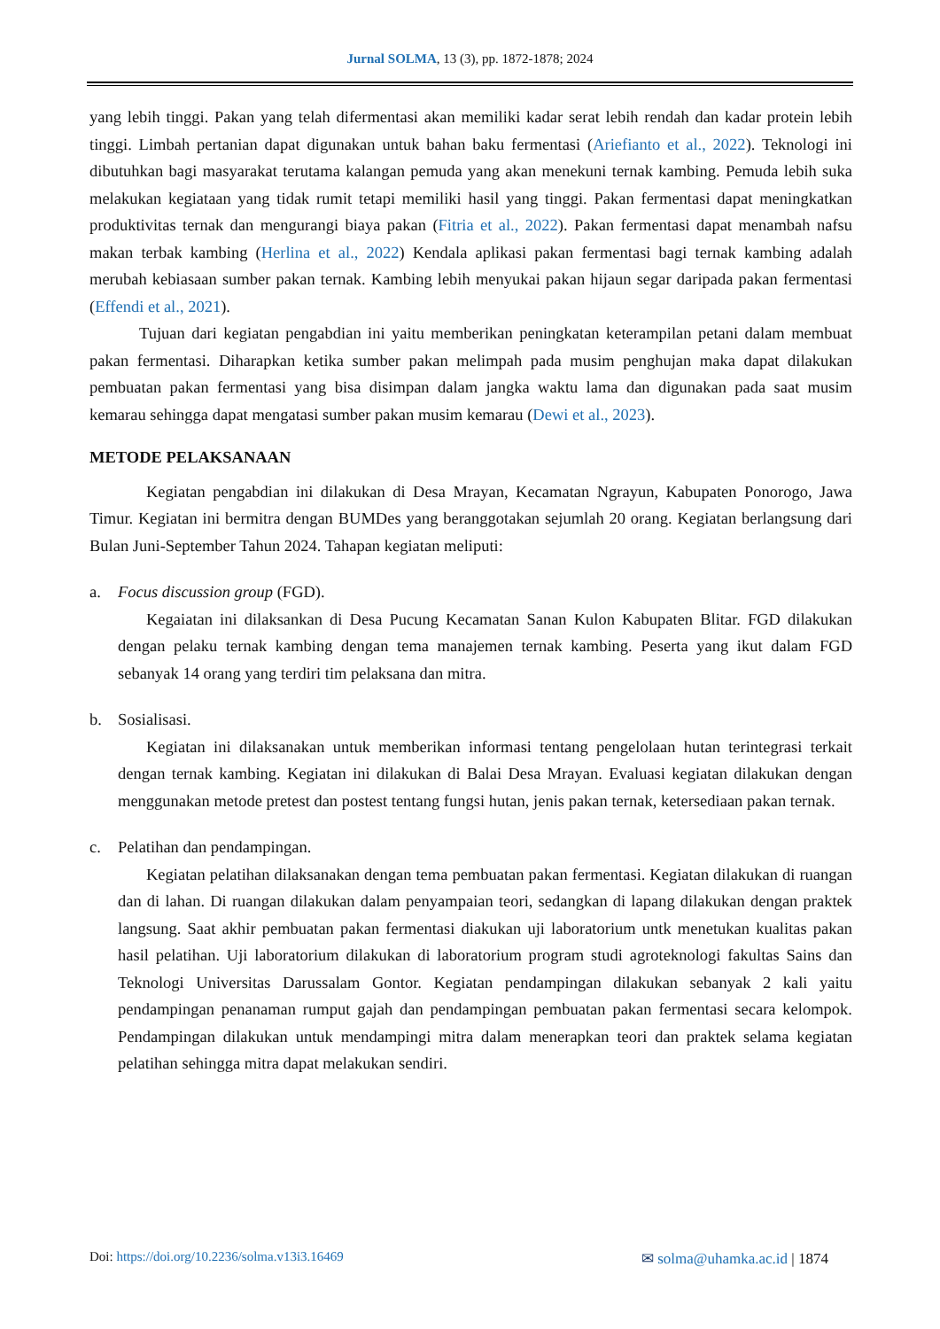Jurnal SOLMA, 13 (3), pp. 1872-1878; 2024
yang lebih tinggi. Pakan yang telah difermentasi akan memiliki kadar serat lebih rendah dan kadar protein lebih tinggi. Limbah pertanian dapat digunakan untuk bahan baku fermentasi (Ariefianto et al., 2022). Teknologi ini dibutuhkan bagi masyarakat terutama kalangan pemuda yang akan menekuni ternak kambing. Pemuda lebih suka melakukan kegiataan yang tidak rumit tetapi memiliki hasil yang tinggi. Pakan fermentasi dapat meningkatkan produktivitas ternak dan mengurangi biaya pakan (Fitria et al., 2022). Pakan fermentasi dapat menambah nafsu makan terbak kambing (Herlina et al., 2022) Kendala aplikasi pakan fermentasi bagi ternak kambing adalah merubah kebiasaan sumber pakan ternak. Kambing lebih menyukai pakan hijaun segar daripada pakan fermentasi (Effendi et al., 2021).
Tujuan dari kegiatan pengabdian ini yaitu memberikan peningkatan keterampilan petani dalam membuat pakan fermentasi. Diharapkan ketika sumber pakan melimpah pada musim penghujan maka dapat dilakukan pembuatan pakan fermentasi yang bisa disimpan dalam jangka waktu lama dan digunakan pada saat musim kemarau sehingga dapat mengatasi sumber pakan musim kemarau (Dewi et al., 2023).
METODE PELAKSANAAN
Kegiatan pengabdian ini dilakukan di Desa Mrayan, Kecamatan Ngrayun, Kabupaten Ponorogo, Jawa Timur. Kegiatan ini bermitra dengan BUMDes yang beranggotakan sejumlah 20 orang. Kegiatan berlangsung dari Bulan Juni-September Tahun 2024. Tahapan kegiatan meliputi:
a. Focus discussion group (FGD).
Kegaiatan ini dilaksankan di Desa Pucung Kecamatan Sanan Kulon Kabupaten Blitar. FGD dilakukan dengan pelaku ternak kambing dengan tema manajemen ternak kambing. Peserta yang ikut dalam FGD sebanyak 14 orang yang terdiri tim pelaksana dan mitra.
b. Sosialisasi.
Kegiatan ini dilaksanakan untuk memberikan informasi tentang pengelolaan hutan terintegrasi terkait dengan ternak kambing. Kegiatan ini dilakukan di Balai Desa Mrayan. Evaluasi kegiatan dilakukan dengan menggunakan metode pretest dan postest tentang fungsi hutan, jenis pakan ternak, ketersediaan pakan ternak.
c. Pelatihan dan pendampingan.
Kegiatan pelatihan dilaksanakan dengan tema pembuatan pakan fermentasi. Kegiatan dilakukan di ruangan dan di lahan. Di ruangan dilakukan dalam penyampaian teori, sedangkan di lapang dilakukan dengan praktek langsung. Saat akhir pembuatan pakan fermentasi diakukan uji laboratorium untk menetukan kualitas pakan hasil pelatihan. Uji laboratorium dilakukan di laboratorium program studi agroteknologi fakultas Sains dan Teknologi Universitas Darussalam Gontor. Kegiatan pendampingan dilakukan sebanyak 2 kali yaitu pendampingan penanaman rumput gajah dan pendampingan pembuatan pakan fermentasi secara kelompok. Pendampingan dilakukan untuk mendampingi mitra dalam menerapkan teori dan praktek selama kegiatan pelatihan sehingga mitra dapat melakukan sendiri.
Doi: https://doi.org/10.2236/solma.v13i3.16469 ✉ solma@uhamka.ac.id | 1874